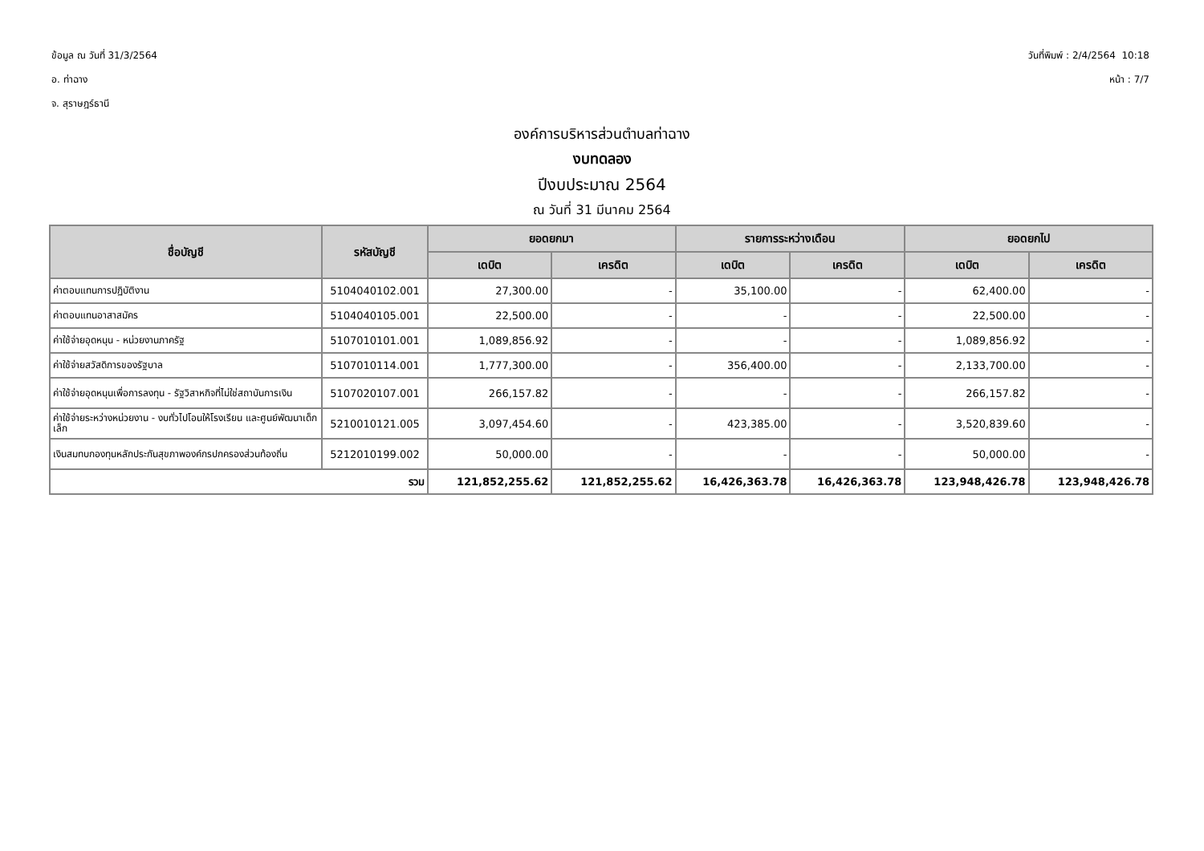ข้อมูล ณ วันที่ 31/3/2564
อ. ท่าฉาง
จ. สุราษฎร์ธานี
วันที่พิมพ์ : 2/4/2564 10:18
หน้า : 7/7
องค์การบริหารส่วนตำบลท่าฉาง
งบทดลอง
ปีงบประมาณ 2564
ณ วันที่ 31 มีนาคม 2564
| ชื่อบัญชี | รหัสบัญชี | ยอดยกมา | | รายการระหว่างเดือน | | ยอดยกไป | |
| --- | --- | --- | --- | --- | --- | --- | --- |
| | | เดบิต | เครดิต | เดบิต | เครดิต | เดบิต | เครดิต |
| ค่าตอบแทนการปฏิบัติงาน | 5104040102.001 | 27,300.00 | - | 35,100.00 | - | 62,400.00 | - |
| ค่าตอบแทนอาสาสมัคร | 5104040105.001 | 22,500.00 | - | - | - | 22,500.00 | - |
| ค่าใช้จ่ายอุดหนุน - หน่วยงานภาครัฐ | 5107010101.001 | 1,089,856.92 | - | - | - | 1,089,856.92 | - |
| ค่าใช้จ่ายสวัสดิการของรัฐบาล | 5107010114.001 | 1,777,300.00 | - | 356,400.00 | - | 2,133,700.00 | - |
| ค่าใช้จ่ายอุดหนุนเพื่อการลงทุน - รัฐวิสาหกิจที่ไม่ใช่สถาบันการเงิน | 5107020107.001 | 266,157.82 | - | - | - | 266,157.82 | - |
| ค่าใช้จ่ายระหว่างหน่วยงาน - งบทั่วไปโอนให้โรงเรียน และศูนย์พัฒนาเด็กเล็ก | 5210010121.005 | 3,097,454.60 | - | 423,385.00 | - | 3,520,839.60 | - |
| เงินสมทบกองทุนหลักประกันสุขภาพองค์กรปกครองส่วนท้องถิ่น | 5212010199.002 | 50,000.00 | - | - | - | 50,000.00 | - |
| รวม | | 121,852,255.62 | 121,852,255.62 | 16,426,363.78 | 16,426,363.78 | 123,948,426.78 | 123,948,426.78 |